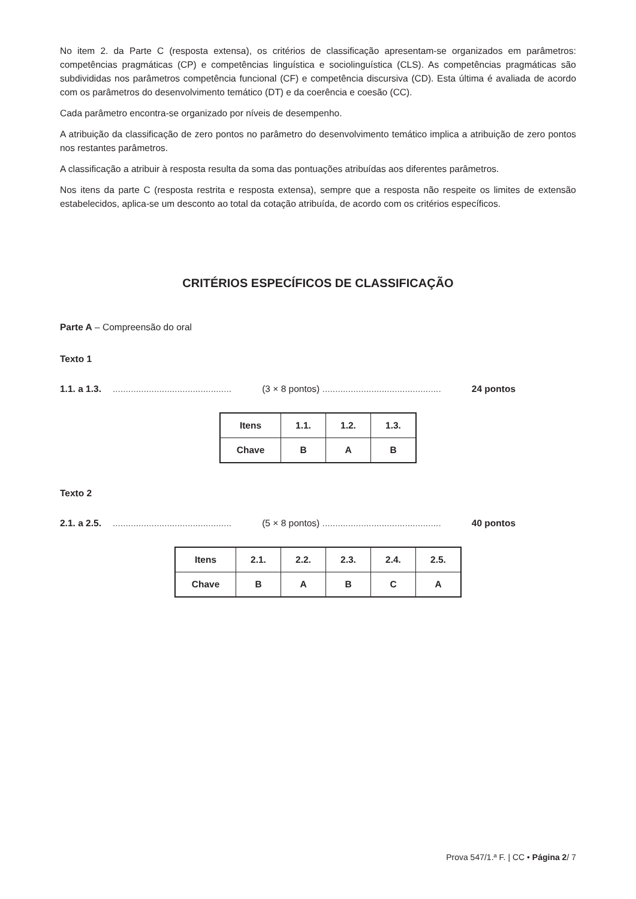No item 2. da Parte C (resposta extensa), os critérios de classificação apresentam-se organizados em parâmetros: competências pragmáticas (CP) e competências linguística e sociolinguística (CLS). As competências pragmáticas são subdivididas nos parâmetros competência funcional (CF) e competência discursiva (CD). Esta última é avaliada de acordo com os parâmetros do desenvolvimento temático (DT) e da coerência e coesão (CC).
Cada parâmetro encontra-se organizado por níveis de desempenho.
A atribuição da classificação de zero pontos no parâmetro do desenvolvimento temático implica a atribuição de zero pontos nos restantes parâmetros.
A classificação a atribuir à resposta resulta da soma das pontuações atribuídas aos diferentes parâmetros.
Nos itens da parte C (resposta restrita e resposta extensa), sempre que a resposta não respeite os limites de extensão estabelecidos, aplica-se um desconto ao total da cotação atribuída, de acordo com os critérios específicos.
CRITÉRIOS ESPECÍFICOS DE CLASSIFICAÇÃO
Parte A – Compreensão do oral
Texto 1
1.1. a 1.3. .............................................. (3 × 8 pontos) .............................................. 24 pontos
| Itens | 1.1. | 1.2. | 1.3. |
| Chave | B | A | B |
Texto 2
2.1. a 2.5. .............................................. (5 × 8 pontos) .............................................. 40 pontos
| Itens | 2.1. | 2.2. | 2.3. | 2.4. | 2.5. |
| Chave | B | A | B | C | A |
Prova 547/1.ª F. | CC • Página 2/ 7